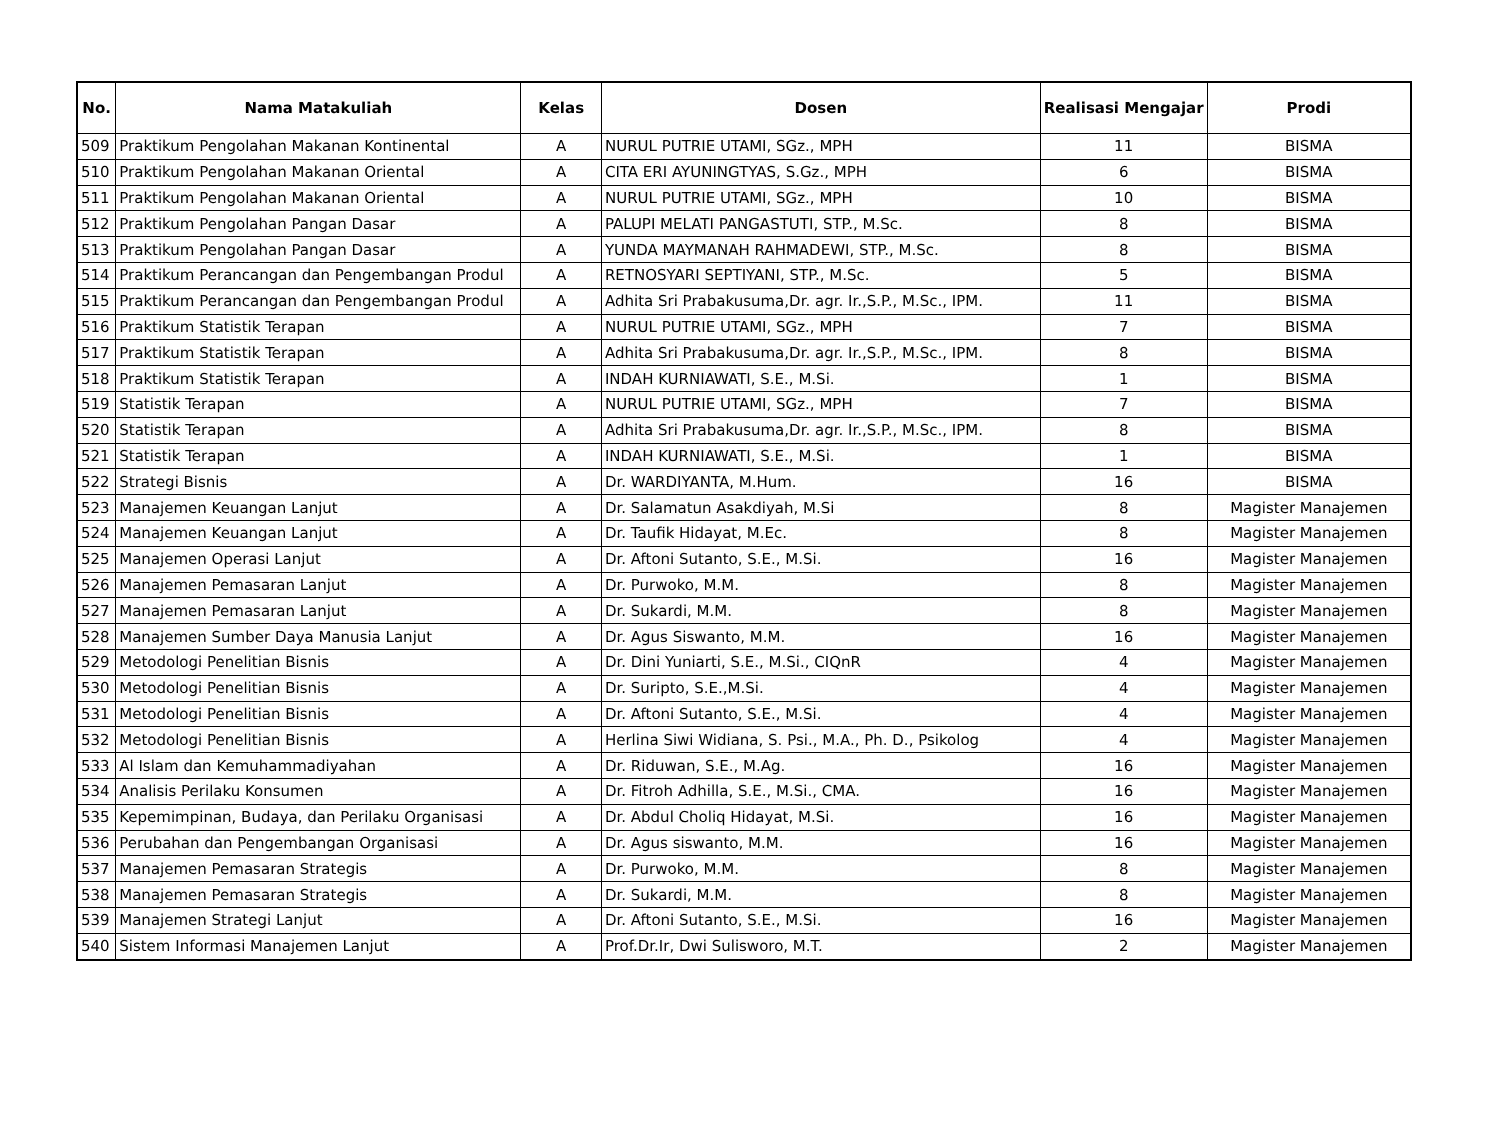| No. | Nama Matakuliah | Kelas | Dosen | Realisasi Mengajar | Prodi |
| --- | --- | --- | --- | --- | --- |
| 509 | Praktikum Pengolahan Makanan Kontinental | A | NURUL PUTRIE UTAMI, SGz., MPH | 11 | BISMA |
| 510 | Praktikum Pengolahan Makanan Oriental | A | CITA ERI AYUNINGTYAS, S.Gz., MPH | 6 | BISMA |
| 511 | Praktikum Pengolahan Makanan Oriental | A | NURUL PUTRIE UTAMI, SGz., MPH | 10 | BISMA |
| 512 | Praktikum Pengolahan Pangan Dasar | A | PALUPI MELATI PANGASTUTI, STP., M.Sc. | 8 | BISMA |
| 513 | Praktikum Pengolahan Pangan Dasar | A | YUNDA MAYMANAH RAHMADEWI, STP., M.Sc. | 8 | BISMA |
| 514 | Praktikum Perancangan dan Pengembangan Produl | A | RETNOSYARI SEPTIYANI, STP., M.Sc. | 5 | BISMA |
| 515 | Praktikum Perancangan dan Pengembangan Produl | A | Adhita Sri Prabakusuma,Dr. agr. Ir.,S.P., M.Sc., IPM. | 11 | BISMA |
| 516 | Praktikum Statistik Terapan | A | NURUL PUTRIE UTAMI, SGz., MPH | 7 | BISMA |
| 517 | Praktikum Statistik Terapan | A | Adhita Sri Prabakusuma,Dr. agr. Ir.,S.P., M.Sc., IPM. | 8 | BISMA |
| 518 | Praktikum Statistik Terapan | A | INDAH KURNIAWATI, S.E., M.Si. | 1 | BISMA |
| 519 | Statistik Terapan | A | NURUL PUTRIE UTAMI, SGz., MPH | 7 | BISMA |
| 520 | Statistik Terapan | A | Adhita Sri Prabakusuma,Dr. agr. Ir.,S.P., M.Sc., IPM. | 8 | BISMA |
| 521 | Statistik Terapan | A | INDAH KURNIAWATI, S.E., M.Si. | 1 | BISMA |
| 522 | Strategi Bisnis | A | Dr. WARDIYANTA, M.Hum. | 16 | BISMA |
| 523 | Manajemen Keuangan Lanjut | A | Dr. Salamatun Asakdiyah, M.Si | 8 | Magister Manajemen |
| 524 | Manajemen Keuangan Lanjut | A | Dr. Taufik Hidayat, M.Ec. | 8 | Magister Manajemen |
| 525 | Manajemen Operasi Lanjut | A | Dr. Aftoni Sutanto, S.E., M.Si. | 16 | Magister Manajemen |
| 526 | Manajemen Pemasaran Lanjut | A | Dr. Purwoko, M.M. | 8 | Magister Manajemen |
| 527 | Manajemen Pemasaran Lanjut | A | Dr. Sukardi, M.M. | 8 | Magister Manajemen |
| 528 | Manajemen Sumber Daya Manusia Lanjut | A | Dr. Agus Siswanto, M.M. | 16 | Magister Manajemen |
| 529 | Metodologi Penelitian Bisnis | A | Dr. Dini Yuniarti, S.E., M.Si., CIQnR | 4 | Magister Manajemen |
| 530 | Metodologi Penelitian Bisnis | A | Dr. Suripto, S.E.,M.Si. | 4 | Magister Manajemen |
| 531 | Metodologi Penelitian Bisnis | A | Dr. Aftoni Sutanto, S.E., M.Si. | 4 | Magister Manajemen |
| 532 | Metodologi Penelitian Bisnis | A | Herlina Siwi Widiana, S. Psi., M.A., Ph. D., Psikolog | 4 | Magister Manajemen |
| 533 | Al Islam dan Kemuhammadiyahan | A | Dr. Riduwan, S.E., M.Ag. | 16 | Magister Manajemen |
| 534 | Analisis Perilaku Konsumen | A | Dr. Fitroh Adhilla, S.E., M.Si., CMA. | 16 | Magister Manajemen |
| 535 | Kepemimpinan, Budaya, dan Perilaku Organisasi | A | Dr. Abdul Choliq Hidayat, M.Si. | 16 | Magister Manajemen |
| 536 | Perubahan dan Pengembangan Organisasi | A | Dr. Agus siswanto, M.M. | 16 | Magister Manajemen |
| 537 | Manajemen Pemasaran Strategis | A | Dr. Purwoko, M.M. | 8 | Magister Manajemen |
| 538 | Manajemen Pemasaran Strategis | A | Dr. Sukardi, M.M. | 8 | Magister Manajemen |
| 539 | Manajemen Strategi Lanjut | A | Dr. Aftoni Sutanto, S.E., M.Si. | 16 | Magister Manajemen |
| 540 | Sistem Informasi Manajemen Lanjut | A | Prof.Dr.Ir, Dwi Sulisworo, M.T. | 2 | Magister Manajemen |